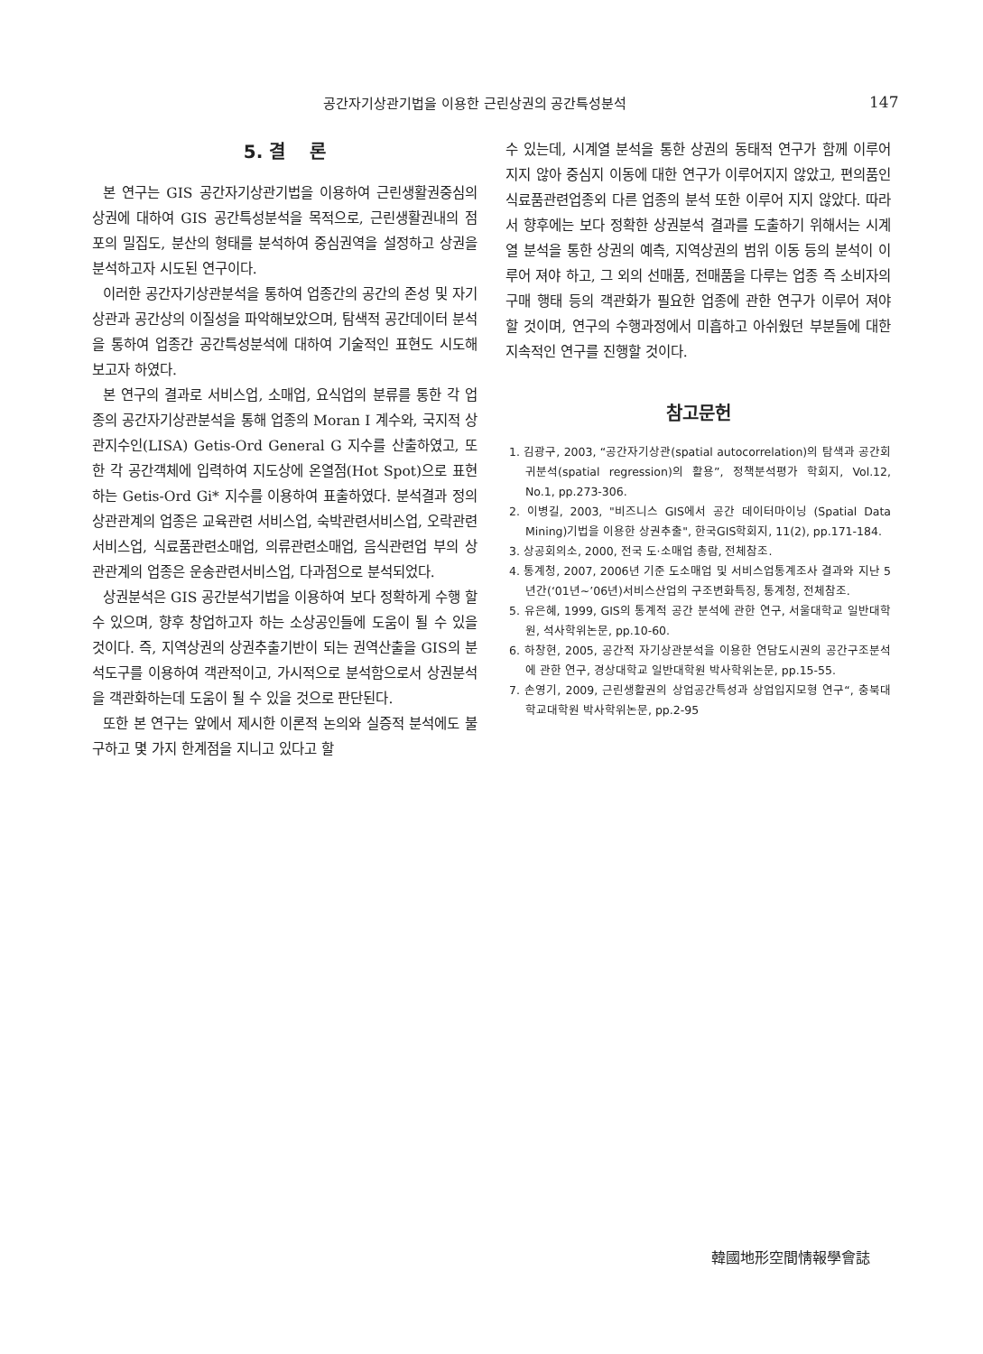공간자기상관기법을 이용한 근린상권의 공간특성분석 147
5. 결　 론
본 연구는 GIS 공간자기상관기법을 이용하여 근린생활권중심의 상권에 대하여 GIS 공간특성분석을 목적으로, 근린생활권내의 점포의 밀집도, 분산의 형태를 분석하여 중심권역을 설정하고 상권을 분석하고자 시도된 연구이다.
이러한 공간자기상관분석을 통하여 업종간의 공간의 존성 및 자기상관과 공간상의 이질성을 파악해보았으며, 탐색적 공간데이터 분석을 통하여 업종간 공간특성분석에 대하여 기술적인 표현도 시도해 보고자 하였다.
본 연구의 결과로 서비스업, 소매업, 요식업의 분류를 통한 각 업종의 공간자기상관분석을 통해 업종의 Moran I 계수와, 국지적 상관지수인(LISA) Getis-Ord General G 지수를 산출하였고, 또한 각 공간객체에 입력하여 지도상에 온열점(Hot Spot)으로 표현하는 Getis-Ord Gi* 지수를 이용하여 표출하였다. 분석결과 정의상관관계의 업종은 교육관련 서비스업, 숙박관련서비스업, 오락관련서비스업, 식료품관련소매업, 의류관련소매업, 음식관련업 부의 상관관계의 업종은 운송관련서비스업, 다과점으로 분석되었다.
상권분석은 GIS 공간분석기법을 이용하여 보다 정확하게 수행 할 수 있으며, 향후 창업하고자 하는 소상공인들에 도움이 될 수 있을 것이다. 즉, 지역상권의 상권추출기반이 되는 권역산출을 GIS의 분석도구를 이용하여 객관적이고, 가시적으로 분석함으로서 상권분석을 객관화하는데 도움이 될 수 있을 것으로 판단된다.
또한 본 연구는 앞에서 제시한 이론적 논의와 실증적 분석에도 불구하고 몇 가지 한계점을 지니고 있다고 할
수 있는데, 시계열 분석을 통한 상권의 동태적 연구가 함께 이루어지지 않아 중심지 이동에 대한 연구가 이루어지지 않았고, 편의품인 식료품관련업종외 다른 업종의 분석 또한 이루어 지지 않았다. 따라서 향후에는 보다 정확한 상권분석 결과를 도출하기 위해서는 시계열 분석을 통한 상권의 예측, 지역상권의 범위 이동 등의 분석이 이루어 져야 하고, 그 외의 선매품, 전매품을 다루는 업종 즉 소비자의 구매 행태 등의 객관화가 필요한 업종에 관한 연구가 이루어 져야 할 것이며, 연구의 수행과정에서 미흡하고 아쉬웠던 부분들에 대한 지속적인 연구를 진행할 것이다.
참고문헌
1. 김광구, 2003, “공간자기상관(spatial autocorrelation)의 탐색과 공간회귀분석(spatial regression)의 활용”, 정책분석평가 학회지, Vol.12, No.1, pp.273-306.
2. 이병길, 2003, "비즈니스 GIS에서 공간 데이터마이닝 (Spatial Data Mining)기법을 이용한 상권추출", 한국GIS학회지, 11(2), pp.171-184.
3. 상공회의소, 2000, 전국 도·소매업 총람, 전체참조.
4. 통계청, 2007, 2006년 기준 도소매업 및 서비스업통계조사 결과와 지난 5년간(‘01년∼’06년)서비스산업의 구조변화특징, 통계청, 전체참조.
5. 유은혜, 1999, GIS의 통계적 공간 분석에 관한 연구, 서울대학교 일반대학원, 석사학위논문, pp.10-60.
6. 하창현, 2005, 공간적 자기상관분석을 이용한 연담도시권의 공간구조분석에 관한 연구, 경상대학교 일반대학원 박사학위논문, pp.15-55.
7. 손영기, 2009, 근린생활권의 상업공간특성과 상업입지모형 연구“, 충북대학교대학원 박사학위논문, pp.2-95
韓國地形空間情報學會誌